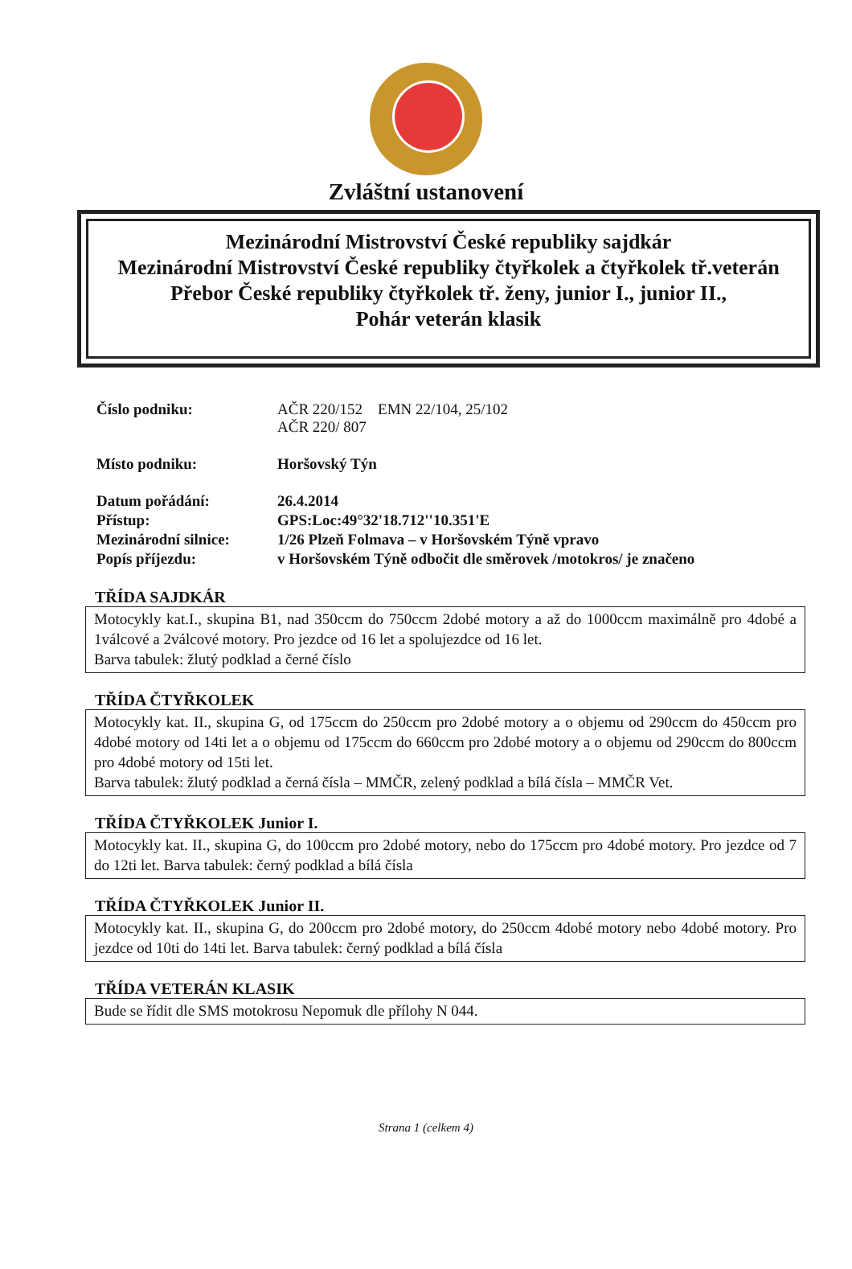Zvláštní ustanovení
Mezinárodní Mistrovství České republiky sajdkár
Mezinárodní Mistrovství České republiky čtyřkolek a čtyřkolek tř.veterán
Přebor České republiky čtyřkolek tř. ženy, junior I., junior II.,
Pohár veterán klasik
| Číslo podniku: | AČR 220/152 EMN 22/104, 25/102 AČR 220/ 807 |
| Místo podniku: | Horšovský Týn |
| Datum pořádání: | 26.4.2014 |
| Přístup: | GPS:Loc:49°32'18.712''10.351'E |
| Mezinárodní silnice: | 1/26 Plzeň Folmava – v Horšovském Týně vpravo |
| Popís příjezdu: | v Horšovském Týně odbočit dle směrovek /motokros/ je značeno |
TŘÍDA SAJDKÁR
Motocykly kat.I., skupina B1, nad 350ccm do 750ccm 2dobé motory a až do 1000ccm maximálně pro 4dobé a 1válcové a 2válcové motory. Pro jezdce od 16 let a spolujezdce od 16 let.
Barva tabulek: žlutý podklad a černé číslo
TŘÍDA ČTYŘKOLEK
Motocykly kat. II., skupina G, od 175ccm do 250ccm pro 2dobé motory a o objemu od 290ccm do 450ccm pro 4dobé motory od 14ti let a o objemu od 175ccm do 660ccm pro 2dobé motory a o objemu od 290ccm do 800ccm pro 4dobé motory od 15ti let.
Barva tabulek: žlutý podklad a černá čísla – MMČR, zelený podklad a bílá čísla – MMČR Vet.
TŘÍDA ČTYŘKOLEK Junior I.
Motocykly kat. II., skupina G, do 100ccm pro 2dobé motory, nebo do 175ccm pro 4dobé motory. Pro jezdce od 7 do 12ti let. Barva tabulek: černý podklad a bílá čísla
TŘÍDA ČTYŘKOLEK Junior II.
Motocykly kat. II., skupina G, do 200ccm pro 2dobé motory, do 250ccm 4dobé motory nebo 4dobé motory. Pro jezdce od 10ti do 14ti let. Barva tabulek: černý podklad a bílá čísla
TŘÍDA VETERÁN KLASIK
Bude se řídit dle SMS motokrosu Nepomuk dle přílohy N 044.
Strana 1 (celkem 4)